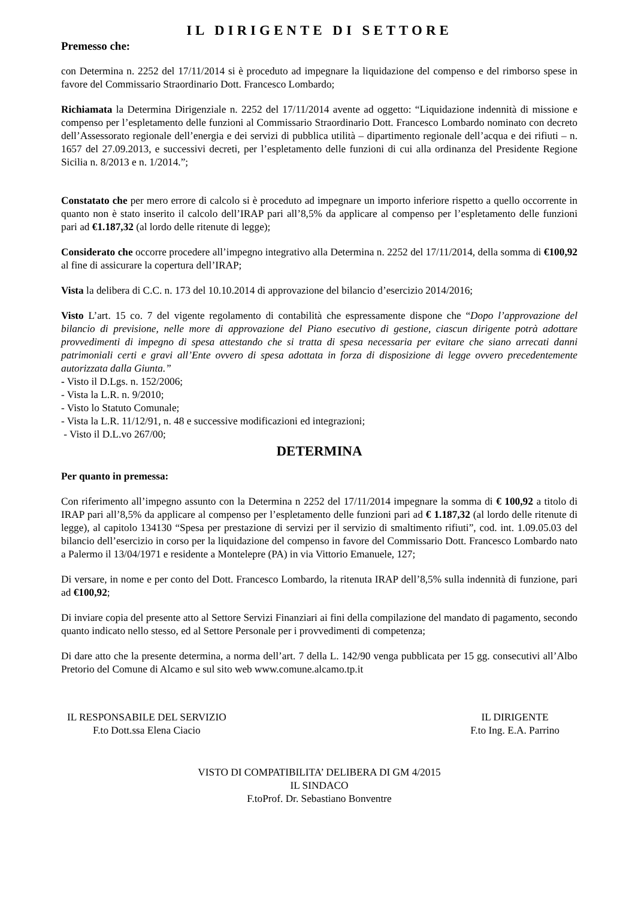IL DIRIGENTE DI SETTORE
Premesso che:
con Determina n. 2252 del 17/11/2014 si è proceduto ad impegnare la liquidazione del compenso e del rimborso spese in favore del Commissario Straordinario Dott. Francesco Lombardo;
Richiamata la Determina Dirigenziale n. 2252 del 17/11/2014 avente ad oggetto: “Liquidazione indennità di missione e compenso per l’espletamento delle funzioni al Commissario Straordinario Dott. Francesco Lombardo nominato con decreto dell’Assessorato regionale dell’energia e dei servizi di pubblica utilità – dipartimento regionale dell’acqua e dei rifiuti – n. 1657 del 27.09.2013, e successivi decreti, per l’espletamento delle funzioni di cui alla ordinanza del Presidente Regione Sicilia n. 8/2013 e n. 1/2014.”;
Constatato che per mero errore di calcolo si è proceduto ad impegnare un importo inferiore rispetto a quello occorrente in quanto non è stato inserito il calcolo dell’IRAP pari all’8,5% da applicare al compenso per l’espletamento delle funzioni pari ad €1.187,32 (al lordo delle ritenute di legge);
Considerato che occorre procedere all’impegno integrativo alla Determina n. 2252 del 17/11/2014, della somma di €100,92 al fine di assicurare la copertura dell’IRAP;
Vista la delibera di C.C. n. 173 del 10.10.2014 di approvazione del bilancio d’esercizio 2014/2016;
Visto L’art. 15 co. 7 del vigente regolamento di contabilità che espressamente dispone che “Dopo l’approvazione del bilancio di previsione, nelle more di approvazione del Piano esecutivo di gestione, ciascun dirigente potrà adottare provvedimenti di impegno di spesa attestando che si tratta di spesa necessaria per evitare che siano arrecati danni patrimoniali certi e gravi all’Ente ovvero di spesa adottata in forza di disposizione di legge ovvero precedentemente autorizzata dalla Giunta.”
- Visto il D.Lgs. n. 152/2006;
- Vista la L.R. n. 9/2010;
- Visto lo Statuto Comunale;
- Vista la L.R. 11/12/91, n. 48 e successive modificazioni ed integrazioni;
- Visto il D.L.vo 267/00;
DETERMINA
Per quanto in premessa:
Con riferimento all’impegno assunto con la Determina n 2252 del 17/11/2014 impegnare la somma di € 100,92 a titolo di IRAP pari all’8,5% da applicare al compenso per l’espletamento delle funzioni pari ad € 1.187,32 (al lordo delle ritenute di legge), al capitolo 134130 “Spesa per prestazione di servizi per il servizio di smaltimento rifiuti”, cod. int. 1.09.05.03 del bilancio dell’esercizio in corso per la liquidazione del compenso in favore del Commissario Dott. Francesco Lombardo nato a Palermo il 13/04/1971 e residente a Montelepre (PA) in via Vittorio Emanuele, 127;
Di versare, in nome e per conto del Dott. Francesco Lombardo, la ritenuta IRAP dell’8,5% sulla indennità di funzione, pari ad €100,92;
Di inviare copia del presente atto al Settore Servizi Finanziari ai fini della compilazione del mandato di pagamento, secondo quanto indicato nello stesso, ed al Settore Personale per i provvedimenti di competenza;
Di dare atto che la presente determina, a norma dell’art. 7 della L. 142/90 venga pubblicata per 15 gg. consecutivi all’Albo Pretorio del Comune di Alcamo e sul sito web www.comune.alcamo.tp.it
IL RESPONSABILE DEL SERVIZIO
F.to Dott.ssa Elena Ciacio
IL DIRIGENTE
F.to Ing. E.A. Parrino
VISTO DI COMPATIBILITA’ DELIBERA DI GM 4/2015
IL SINDACO
F.toProf. Dr. Sebastiano Bonventre